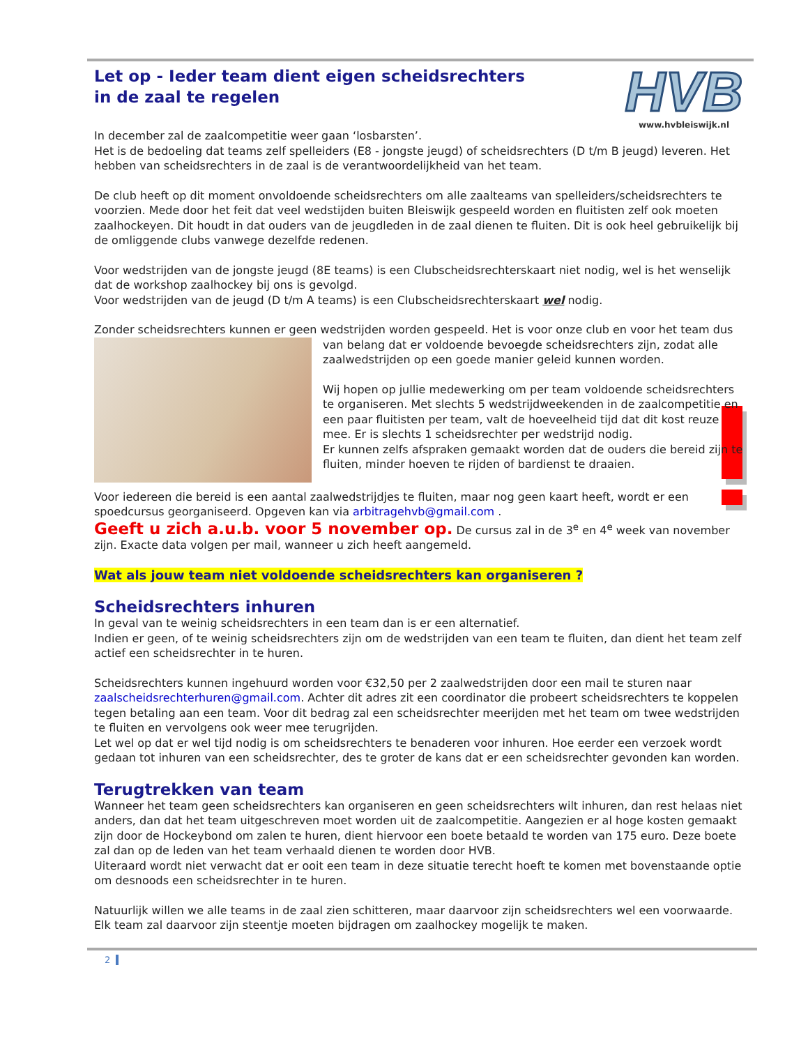HVB
www.hvbleiswijk.nl
Let op - Ieder team dient eigen scheidsrechters
in de zaal te regelen
In december zal de zaalcompetitie weer gaan ‘losbarsten’.
Het is de bedoeling dat teams zelf spelleiders (E8 - jongste jeugd) of scheidsrechters (D t/m B jeugd) leveren. Het hebben van scheidsrechters in de zaal is de verantwoordelijkheid van het team.
De club heeft op dit moment onvoldoende scheidsrechters om alle zaalteams van spelleiders/scheidsrechters te voorzien. Mede door het feit dat veel wedstijden buiten Bleiswijk gespeeld worden en fluitisten zelf ook moeten zaalhockeyen. Dit houdt in dat ouders van de jeugdleden in de zaal dienen te fluiten. Dit is ook heel gebruikelijk bij de omliggende clubs vanwege dezelfde redenen.
Voor wedstrijden van de jongste jeugd (8E teams) is een Clubscheidsrechterskaart niet nodig, wel is het wenselijk dat de workshop zaalhockey bij ons is gevolgd.
Voor wedstrijden van de jeugd (D t/m A teams) is een Clubscheidsrechterskaart wel nodig.
Zonder scheidsrechters kunnen er geen wedstrijden worden gespeeld. Het is voor onze club en voor het team dus
van belang dat er voldoende bevoegde scheidsrechters zijn, zodat alle zaalwedstrijden op een goede manier geleid kunnen worden.
Wij hopen op jullie medewerking om per team voldoende scheidsrechters te organiseren. Met slechts 5 wedstrijdweekenden in de zaalcompetitie en een paar fluitisten per team, valt de hoeveelheid tijd dat dit kost reuze mee. Er is slechts 1 scheidsrechter per wedstrijd nodig.
Er kunnen zelfs afspraken gemaakt worden dat de ouders die bereid zijn te fluiten, minder hoeven te rijden of bardienst te draaien.
Voor iedereen die bereid is een aantal zaalwedstrijdjes te fluiten, maar nog geen kaart heeft, wordt er een spoedcursus georganiseerd. Opgeven kan via arbitragehvb@gmail.com .
Geeft u zich a.u.b. voor 5 november op. De cursus zal in de 3<sup>e</sup> en 4<sup>e</sup> week van november zijn. Exacte data volgen per mail, wanneer u zich heeft aangemeld.
Wat als jouw team niet voldoende scheidsrechters kan organiseren ?
Scheidsrechters inhuren
In geval van te weinig scheidsrechters in een team dan is er een alternatief.
Indien er geen, of te weinig scheidsrechters zijn om de wedstrijden van een team te fluiten, dan dient het team zelf actief een scheidsrechter in te huren.
Scheidsrechters kunnen ingehuurd worden voor €32,50 per 2 zaalwedstrijden door een mail te sturen naar zaalscheidsrechterhuren@gmail.com. Achter dit adres zit een coordinator die probeert scheidsrechters te koppelen tegen betaling aan een team. Voor dit bedrag zal een scheidsrechter meerijden met het team om twee wedstrijden te fluiten en vervolgens ook weer mee terugrijden.
Let wel op dat er wel tijd nodig is om scheidsrechters te benaderen voor inhuren. Hoe eerder een verzoek wordt gedaan tot inhuren van een scheidsrechter, des te groter de kans dat er een scheidsrechter gevonden kan worden.
Terugtrekken van team
Wanneer het team geen scheidsrechters kan organiseren en geen scheidsrechters wilt inhuren, dan rest helaas niet anders, dan dat het team uitgeschreven moet worden uit de zaalcompetitie. Aangezien er al hoge kosten gemaakt zijn door de Hockeybond om zalen te huren, dient hiervoor een boete betaald te worden van 175 euro. Deze boete zal dan op de leden van het team verhaald dienen te worden door HVB.
Uiteraard wordt niet verwacht dat er ooit een team in deze situatie terecht hoeft te komen met bovenstaande optie om desnoods een scheidsrechter in te huren.
Natuurlijk willen we alle teams in de zaal zien schitteren, maar daarvoor zijn scheidsrechters wel een voorwaarde. Elk team zal daarvoor zijn steentje moeten bijdragen om zaalhockey mogelijk te maken.
2